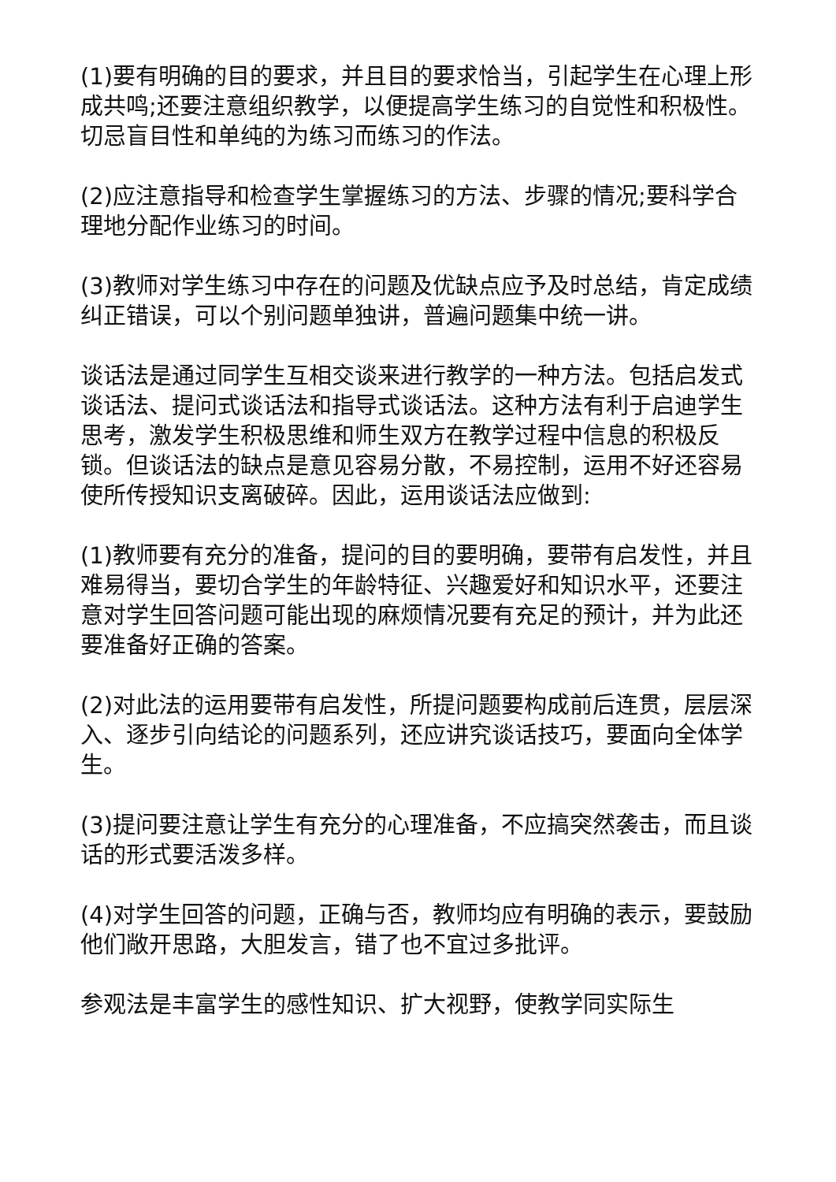(1)要有明确的目的要求，并且目的要求恰当，引起学生在心理上形成共鸣;还要注意组织教学，以便提高学生练习的自觉性和积极性。切忌盲目性和单纯的为练习而练习的作法。
(2)应注意指导和检查学生掌握练习的方法、步骤的情况;要科学合理地分配作业练习的时间。
(3)教师对学生练习中存在的问题及优缺点应予及时总结，肯定成绩纠正错误，可以个别问题单独讲，普遍问题集中统一讲。
谈话法是通过同学生互相交谈来进行教学的一种方法。包括启发式谈话法、提问式谈话法和指导式谈话法。这种方法有利于启迪学生思考，激发学生积极思维和师生双方在教学过程中信息的积极反锁。但谈话法的缺点是意见容易分散，不易控制，运用不好还容易使所传授知识支离破碎。因此，运用谈话法应做到:
(1)教师要有充分的准备，提问的目的要明确，要带有启发性，并且难易得当，要切合学生的年龄特征、兴趣爱好和知识水平，还要注意对学生回答问题可能出现的麻烦情况要有充足的预计，并为此还要准备好正确的答案。
(2)对此法的运用要带有启发性，所提问题要构成前后连贯，层层深入、逐步引向结论的问题系列，还应讲究谈话技巧，要面向全体学生。
(3)提问要注意让学生有充分的心理准备，不应搞突然袭击，而且谈话的形式要活泼多样。
(4)对学生回答的问题，正确与否，教师均应有明确的表示，要鼓励他们敞开思路，大胆发言，错了也不宜过多批评。
参观法是丰富学生的感性知识、扩大视野，使教学同实际生